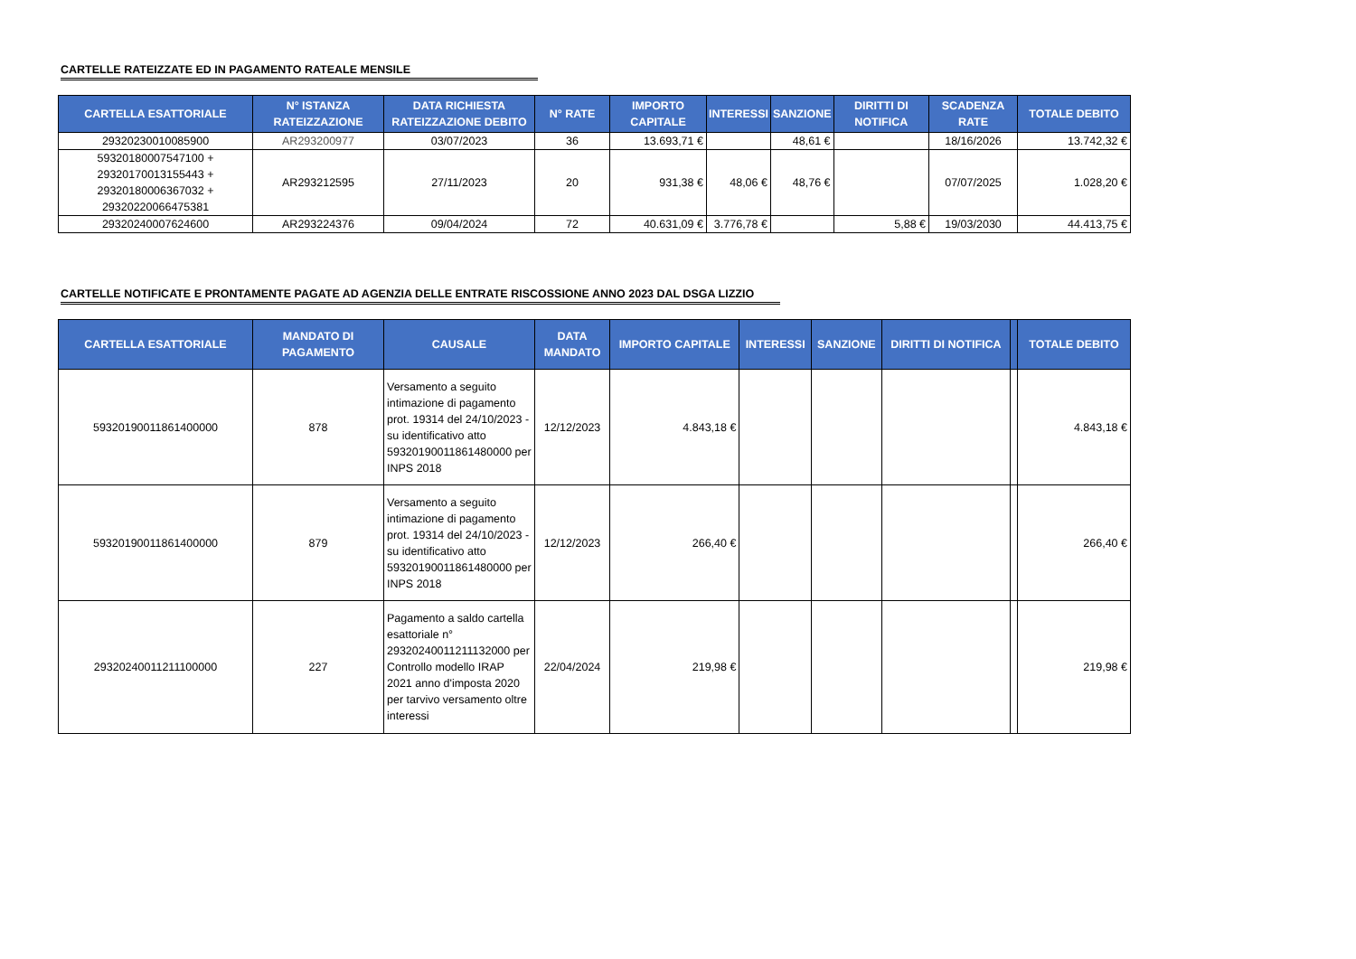CARTELLE RATEIZZATE ED IN PAGAMENTO RATEALE MENSILE
| CARTELLA ESATTORIALE | N° ISTANZA RATEIZZAZIONE | DATA RICHIESTA RATEIZZAZIONE DEBITO | N° RATE | IMPORTO CAPITALE | INTERESSI | SANZIONE | DIRITTI DI NOTIFICA | SCADENZA RATE | TOTALE DEBITO |
| --- | --- | --- | --- | --- | --- | --- | --- | --- | --- |
| 29320230010085900 | AR293200977 | 03/07/2023 | 36 | 13.693,71 € | | 48,61 € | | 18/16/2026 | 13.742,32 € |
| 59320180007547100 + 29320170013155443 + 29320180006367032 + 29320220066475381 | AR293212595 | 27/11/2023 | 20 | 931,38 € | 48,06 € | 48,76 € | | 07/07/2025 | 1.028,20 € |
| 29320240007624600 | AR293224376 | 09/04/2024 | 72 | 40.631,09 € | 3.776,78 € | | 5,88 € | 19/03/2030 | 44.413,75 € |
CARTELLE NOTIFICATE E PRONTAMENTE PAGATE AD AGENZIA DELLE ENTRATE RISCOSSIONE ANNO 2023 DAL DSGA LIZZIO
| CARTELLA ESATTORIALE | MANDATO DI PAGAMENTO | CAUSALE | DATA MANDATO | IMPORTO CAPITALE | INTERESSI | SANZIONE | DIRITTI DI NOTIFICA | | TOTALE DEBITO |
| --- | --- | --- | --- | --- | --- | --- | --- | --- | --- |
| 59320190011861400000 | 878 | Versamento a seguito intimazione di pagamento prot. 19314 del 24/10/2023 - su identificativo atto 59320190011861480000 per INPS 2018 | 12/12/2023 | 4.843,18 € | | | | | 4.843,18 € |
| 59320190011861400000 | 879 | Versamento a seguito intimazione di pagamento prot. 19314 del 24/10/2023 - su identificativo atto 59320190011861480000 per INPS 2018 | 12/12/2023 | 266,40 € | | | | | 266,40 € |
| 29320240011211100000 | 227 | Pagamento a saldo cartella esattoriale n° 29320240011211132000 per Controllo modello IRAP 2021 anno d'imposta 2020 per tarvivo versamento oltre interessi | 22/04/2024 | 219,98 € | | | | | 219,98 € |